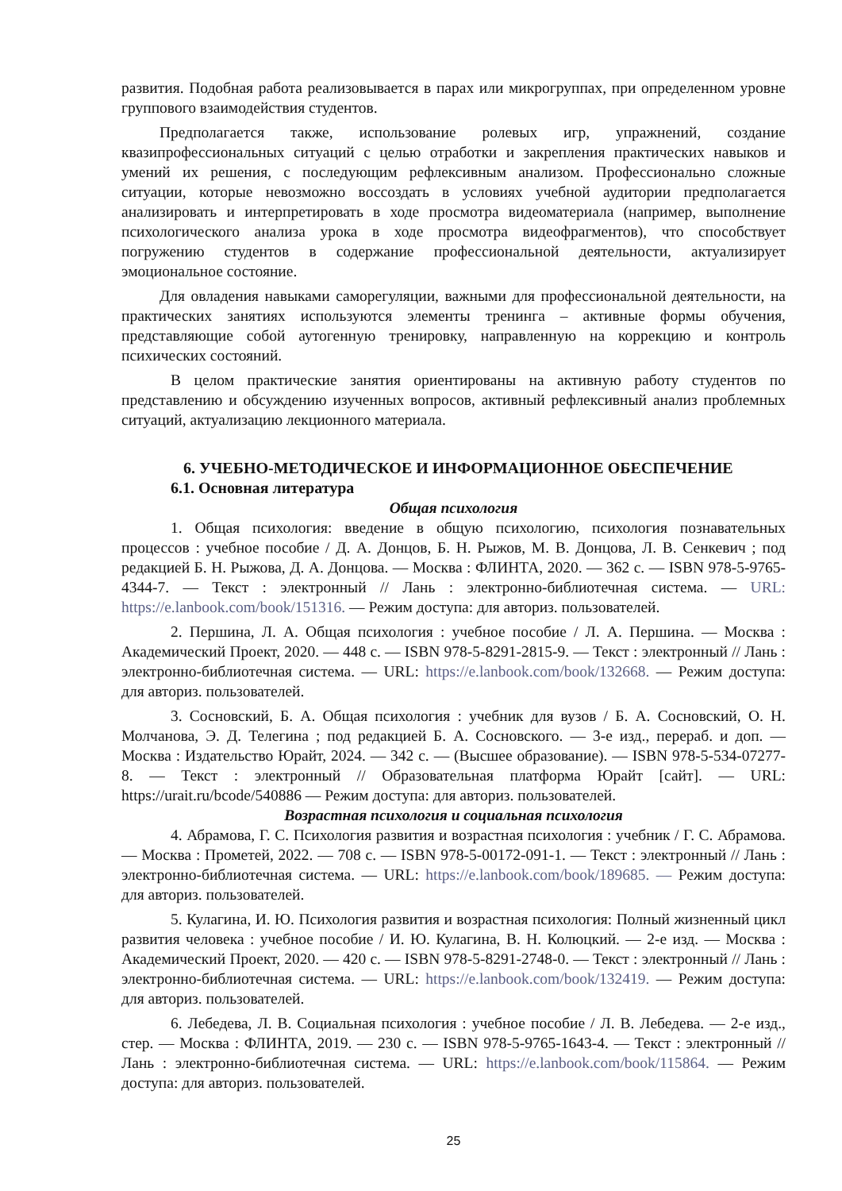развития. Подобная работа реализовывается в парах или микрогруппах, при определенном уровне группового взаимодействия студентов.
Предполагается также, использование ролевых игр, упражнений, создание квазипрофессиональных ситуаций с целью отработки и закрепления практических навыков и умений их решения, с последующим рефлексивным анализом. Профессионально сложные ситуации, которые невозможно воссоздать в условиях учебной аудитории предполагается анализировать и интерпретировать в ходе просмотра видеоматериала (например, выполнение психологического анализа урока в ходе просмотра видеофрагментов), что способствует погружению студентов в содержание профессиональной деятельности, актуализирует эмоциональное состояние.
Для овладения навыками саморегуляции, важными для профессиональной деятельности, на практических занятиях используются элементы тренинга – активные формы обучения, представляющие собой аутогенную тренировку, направленную на коррекцию и контроль психических состояний.
В целом практические занятия ориентированы на активную работу студентов по представлению и обсуждению изученных вопросов, активный рефлексивный анализ проблемных ситуаций, актуализацию лекционного материала.
6. УЧЕБНО-МЕТОДИЧЕСКОЕ И ИНФОРМАЦИОННОЕ ОБЕСПЕЧЕНИЕ
6.1. Основная литература
Общая психология
1. Общая психология: введение в общую психологию, психология познавательных процессов : учебное пособие / Д. А. Донцов, Б. Н. Рыжов, М. В. Донцова, Л. В. Сенкевич ; под редакцией Б. Н. Рыжова, Д. А. Донцова. — Москва : ФЛИНТА, 2020. — 362 с. — ISBN 978-5-9765-4344-7. — Текст : электронный // Лань : электронно-библиотечная система. — URL: https://e.lanbook.com/book/151316. — Режим доступа: для авториз. пользователей.
2. Першина, Л. А. Общая психология : учебное пособие / Л. А. Першина. — Москва : Академический Проект, 2020. — 448 с. — ISBN 978-5-8291-2815-9. — Текст : электронный // Лань : электронно-библиотечная система. — URL: https://e.lanbook.com/book/132668. — Режим доступа: для авториз. пользователей.
3. Сосновский, Б. А. Общая психология : учебник для вузов / Б. А. Сосновский, О. Н. Молчанова, Э. Д. Телегина ; под редакцией Б. А. Сосновского. — 3-е изд., перераб. и доп. — Москва : Издательство Юрайт, 2024. — 342 с. — (Высшее образование). — ISBN 978-5-534-07277-8. — Текст : электронный // Образовательная платформа Юрайт [сайт]. — URL: https://urait.ru/bcode/540886 — Режим доступа: для авториз. пользователей.
Возрастная психология и социальная психология
4. Абрамова, Г. С. Психология развития и возрастная психология : учебник / Г. С. Абрамова. — Москва : Прометей, 2022. — 708 с. — ISBN 978-5-00172-091-1. — Текст : электронный // Лань : электронно-библиотечная система. — URL: https://e.lanbook.com/book/189685. — Режим доступа: для авториз. пользователей.
5. Кулагина, И. Ю. Психология развития и возрастная психология: Полный жизненный цикл развития человека : учебное пособие / И. Ю. Кулагина, В. Н. Колюцкий. — 2-е изд. — Москва : Академический Проект, 2020. — 420 с. — ISBN 978-5-8291-2748-0. — Текст : электронный // Лань : электронно-библиотечная система. — URL: https://e.lanbook.com/book/132419. — Режим доступа: для авториз. пользователей.
6. Лебедева, Л. В. Социальная психология : учебное пособие / Л. В. Лебедева. — 2-е изд., стер. — Москва : ФЛИНТА, 2019. — 230 с. — ISBN 978-5-9765-1643-4. — Текст : электронный // Лань : электронно-библиотечная система. — URL: https://e.lanbook.com/book/115864. — Режим доступа: для авториз. пользователей.
25